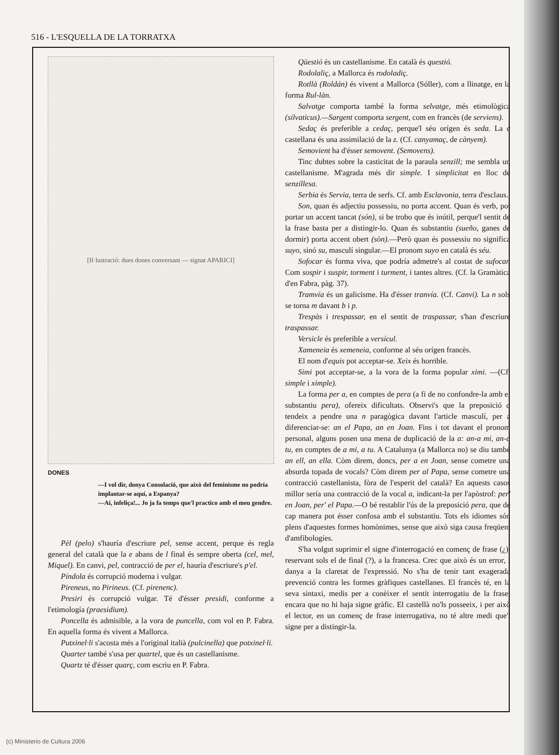516 - L'ESQUELLA DE LA TORRATXA
[Il·lustració: dues dones conversant — signat APARICI]
DONES
—I vol dir, donya Consolació, que això del feminisme no podría implantar-se aquí, a Espanya?
—Ai, infeliça!... Jo ja fa temps que'l practico amb el meu gendre.
Pèl (pelo) s'hauría d'escriure pel, sense accent, perque és regla general del català que la e abans de l final és sempre oberta (cel, mel, Miquel). En canvi, pel, contracció de per el, hauría d'escriure's p'el.
Píndola és corrupció moderna i vulgar.
Pireneus, no Pirineus. (Cf. pirenenc).
Presiri és corrupció vulgar. Té d'ésser presidi, conforme a l'etimología (praesidium).
Poncella és admisible, a la vora de puncella, com vol en P. Fabra. En aquella forma és vivent a Mallorca.
Putxinel·li s'acosta més a l'original italià (pulcinella) que potxinel·li.
Quarter també s'usa per quartel, que és un castellanisme.
Quartz té d'ésser quarç, com escriu en P. Fabra.
Qüestió és un castellanisme. En català és questió.
Rodolaliç, a Mallorca és rodoladiç.
Rotllà (Roldán) és vivent a Mallorca (Sóller), com a llinatge, en la forma Rul-làn.
Salvatge comporta també la forma selvatge, més etimològica (silvaticus).—Sargent comporta sergent, com en francès (de serviens).
Sedaç és preferible a cedaç, perque'l séu orígen és seda. La c castellana és una assimilació de la z. (Cf. canyamaç, de cànyem).
Semovient ha d'ésser semovent. (Semovens).
Tinc dubtes sobre la casticitat de la paraula senzill; me sembla un castellanisme. M'agrada més dir simple. I simplicitat en lloc de senzillesa.
Serbia és Servia, terra de serfs. Cf. amb Esclavonia, terra d'esclaus.
Son, quan és adjectiu possessiu, no porta accent. Quan és verb, pot portar un accent tancat (són), si be trobo que és inútil, perque'l sentit de la frase basta per a distingir-lo. Quan és substantiu (sueño, ganes de dormir) porta accent obert (sòn).—Però quan és possessiu no significa suyo, sinó su, masculí singular.—El pronom suyo en català és séu.
Sofocar és forma viva, que podría admetre's al costat de sufocar. Com sospir i suspir, torment i turment, i tantes altres. (Cf. la Gramàtica d'en Fabra, pàg. 37).
Tramvía és un galicisme. Ha d'ésser tranvía. (Cf. Canvi). La n sols se torna m davant b i p.
Trespàs i trespassar, en el sentit de traspassar, s'han d'escriure traspassar.
Versicle és preferible a versícul.
Xameneia és xemeneia, conforme al séu orígen francès.
El nom d'equis pot acceptar-se. Xeix és horrible.
Simi pot acceptar-se, a la vora de la forma popular ximi. —(Cf. simple i ximple).
La forma per a, en comptes de pera (a fi de no confondre-la amb el substantiu pera), ofereix dificultats. Observi's que la preposició a tendeix a pendre una n paragògica davant l'article masculí, per a diferenciar-se: an el Papa, an en Joan. Fins i tot davant el pronom personal, alguns posen una mena de duplicació de la a: an-a mi, an-a tu, en comptes de a mi, a tu. A Catalunya (a Mallorca no) se diu també an ell, an ella. Còm direm, doncs, per a en Joan, sense cometre una absurda topada de vocals? Còm direm per al Papa, sense cometre una contracció castellanista, fòra de l'esperit del català? En aquests casos millor sería una contracció de la vocal a, indicant-la per l'apòstrof: per' en Joan, per' el Papa.—O bé restablir l'ús de la preposició pera, que de cap manera pot ésser confosa amb el substantiu. Tots els idiomes són plens d'aquestes formes homònimes, sense que això siga causa freqüent d'amfibologíes.
S'ha volgut suprimir el signe d'interrogació en començ de frase (¿), reservant sols el de final (?), a la francesa. Crec que això és un error, i danya a la claretat de l'expressió. No s'ha de tenir tant exagerada prevenció contra les formes gràfiques castellanes. El francès té, en la seva sintaxi, medis per a conèixer el sentit interrogatiu de la frase, encara que no hi haja signe gràfic. El castellà no'ls posseeix, i per això el lector, en un començ de frase interrogativa, no té altre medi que'l signe per a distingir-la.
(c) Ministerio de Cultura 2006